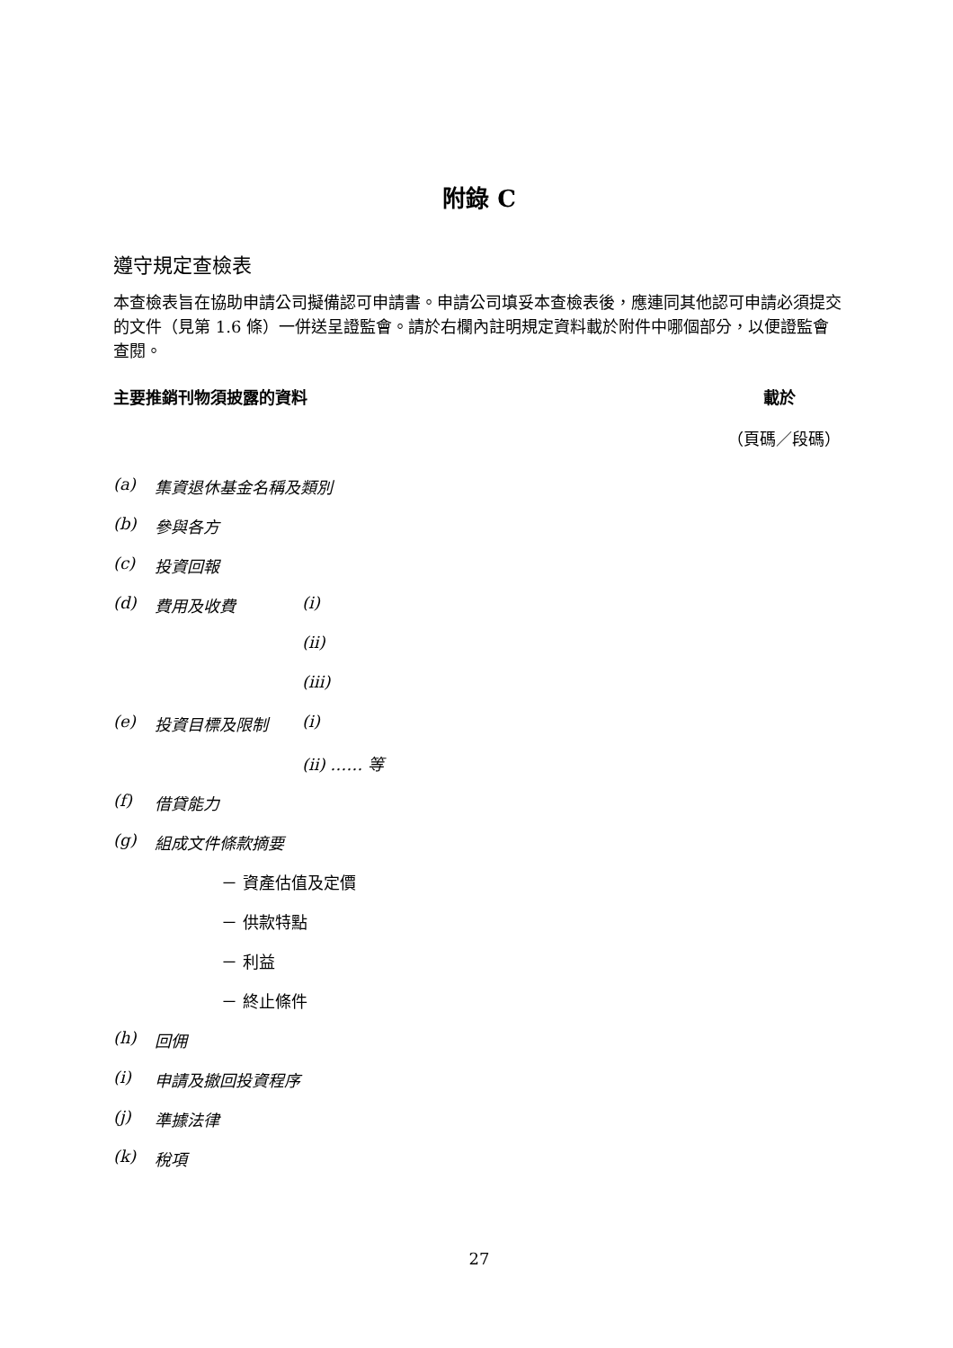附錄 C
遵守規定查檢表
本查檢表旨在協助申請公司擬備認可申請書。申請公司填妥本查檢表後，應連同其他認可申請必須提交的文件（見第 1.6 條）一併送呈證監會。請於右欄內註明規定資料載於附件中哪個部分，以便證監會查閱。
主要推銷刊物須披露的資料 載於
（頁碼／段碼）
(a) 集資退休基金名稱及類別
(b) 參與各方
(c) 投資回報
(d) 費用及收費 (i)
(ii)
(iii)
(e) 投資目標及限制 (i)
(ii) …… 等
(f) 借貸能力
(g) 組成文件條款摘要
－ 資產估值及定價
－ 供款特點
－ 利益
－ 終止條件
(h) 回佣
(i) 申請及撤回投資程序
(j) 準據法律
(k) 稅項
27